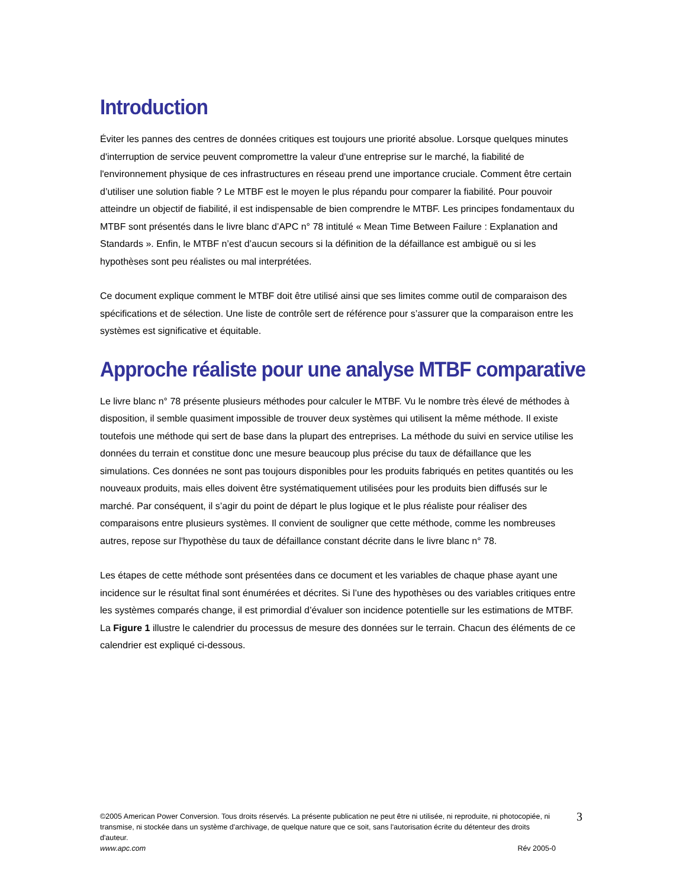Introduction
Éviter les pannes des centres de données critiques est toujours une priorité absolue. Lorsque quelques minutes d'interruption de service peuvent compromettre la valeur d'une entreprise sur le marché, la fiabilité de l'environnement physique de ces infrastructures en réseau prend une importance cruciale. Comment être certain d’utiliser une solution fiable ? Le MTBF est le moyen le plus répandu pour comparer la fiabilité. Pour pouvoir atteindre un objectif de fiabilité, il est indispensable de bien comprendre le MTBF. Les principes fondamentaux du MTBF sont présentés dans le livre blanc d’APC n° 78 intitulé « Mean Time Between Failure : Explanation and Standards ». Enfin, le MTBF n’est d’aucun secours si la définition de la défaillance est ambiguë ou si les hypothèses sont peu réalistes ou mal interprétées.
Ce document explique comment le MTBF doit être utilisé ainsi que ses limites comme outil de comparaison des spécifications et de sélection. Une liste de contrôle sert de référence pour s’assurer que la comparaison entre les systèmes est significative et équitable.
Approche réaliste pour une analyse MTBF comparative
Le livre blanc n° 78 présente plusieurs méthodes pour calculer le MTBF. Vu le nombre très élevé de méthodes à disposition, il semble quasiment impossible de trouver deux systèmes qui utilisent la même méthode. Il existe toutefois une méthode qui sert de base dans la plupart des entreprises. La méthode du suivi en service utilise les données du terrain et constitue donc une mesure beaucoup plus précise du taux de défaillance que les simulations. Ces données ne sont pas toujours disponibles pour les produits fabriqués en petites quantités ou les nouveaux produits, mais elles doivent être systématiquement utilisées pour les produits bien diffusés sur le marché. Par conséquent, il s’agir du point de départ le plus logique et le plus réaliste pour réaliser des comparaisons entre plusieurs systèmes. Il convient de souligner que cette méthode, comme les nombreuses autres, repose sur l'hypothèse du taux de défaillance constant décrite dans le livre blanc n° 78.
Les étapes de cette méthode sont présentées dans ce document et les variables de chaque phase ayant une incidence sur le résultat final sont énumérées et décrites. Si l’une des hypothèses ou des variables critiques entre les systèmes comparés change, il est primordial d’évaluer son incidence potentielle sur les estimations de MTBF. La Figure 1 illustre le calendrier du processus de mesure des données sur le terrain. Chacun des éléments de ce calendrier est expliqué ci-dessous.
©2005 American Power Conversion. Tous droits réservés. La présente publication ne peut être ni utilisée, ni reproduite, ni photocopiée, ni transmise, ni stockée dans un système d'archivage, de quelque nature que ce soit, sans l'autorisation écrite du détenteur des droits d'auteur.
www.apc.com Rév 2005-0
3